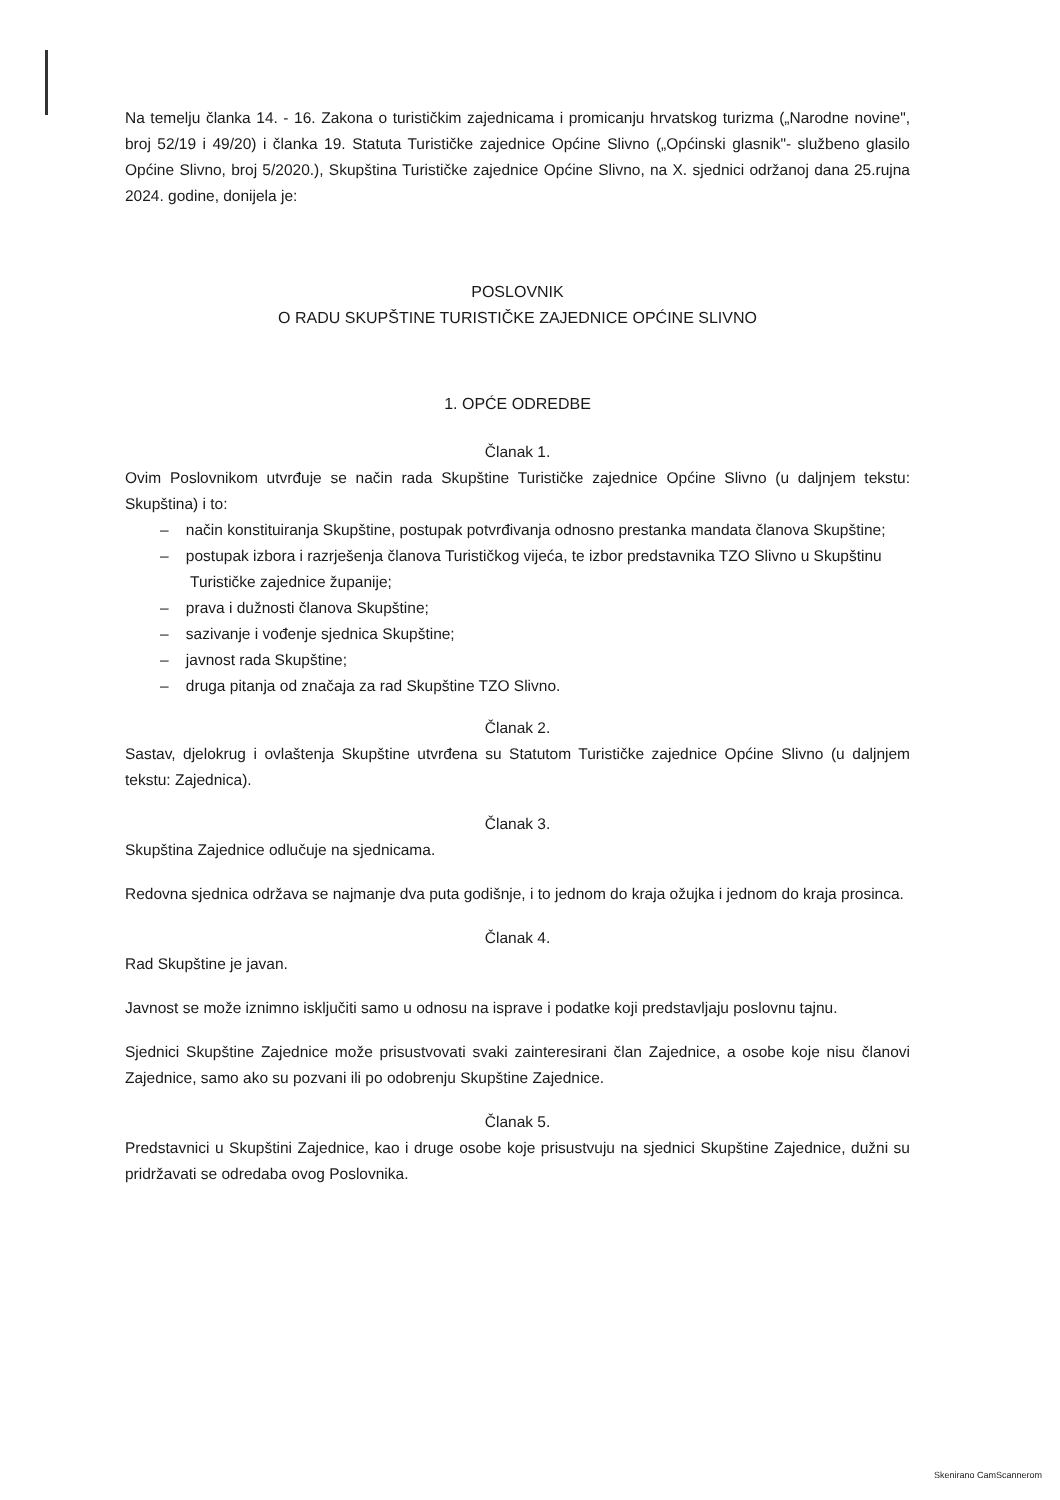Na temelju članka 14. - 16. Zakona o turističkim zajednicama i promicanju hrvatskog turizma („Narodne novine", broj 52/19 i 49/20) i članka 19. Statuta Turističke zajednice Općine Slivno („Općinski glasnik"- službeno glasilo Općine Slivno, broj 5/2020.), Skupština Turističke zajednice Općine Slivno, na X. sjednici održanoj dana 25.rujna 2024. godine, donijela je:
POSLOVNIK
O RADU SKUPŠTINE TURISTIČKE ZAJEDNICE OPĆINE SLIVNO
1. OPĆE ODREDBE
Članak 1.
Ovim Poslovnikom utvrđuje se način rada Skupštine Turističke zajednice Općine Slivno (u daljnjem tekstu: Skupština) i to:
– način konstituiranja Skupštine, postupak potvrđivanja odnosno prestanka mandata članova Skupštine;
– postupak izbora i razrješenja članova Turističkog vijeća, te izbor predstavnika TZO Slivno u Skupštinu Turističke zajednice županije;
– prava i dužnosti članova Skupštine;
– sazivanje i vođenje sjednica Skupštine;
– javnost rada Skupštine;
– druga pitanja od značaja za rad Skupštine TZO Slivno.
Članak 2.
Sastav, djelokrug i ovlaštenja Skupštine utvrđena su Statutom Turističke zajednice Općine Slivno (u daljnjem tekstu: Zajednica).
Članak 3.
Skupština Zajednice odlučuje na sjednicama.
Redovna sjednica održava se najmanje dva puta godišnje, i to jednom do kraja ožujka i jednom do kraja prosinca.
Članak 4.
Rad Skupštine je javan.
Javnost se može iznimno isključiti samo u odnosu na isprave i podatke koji predstavljaju poslovnu tajnu.
Sjednici Skupštine Zajednice može prisustvovati svaki zainteresirani član Zajednice, a osobe koje nisu članovi Zajednice, samo ako su pozvani ili po odobrenju Skupštine Zajednice.
Članak 5.
Predstavnici u Skupštini Zajednice, kao i druge osobe koje prisustvuju na sjednici Skupštine Zajednice, dužni su pridržavati se odredaba ovog Poslovnika.
Skenirano CamScannerom